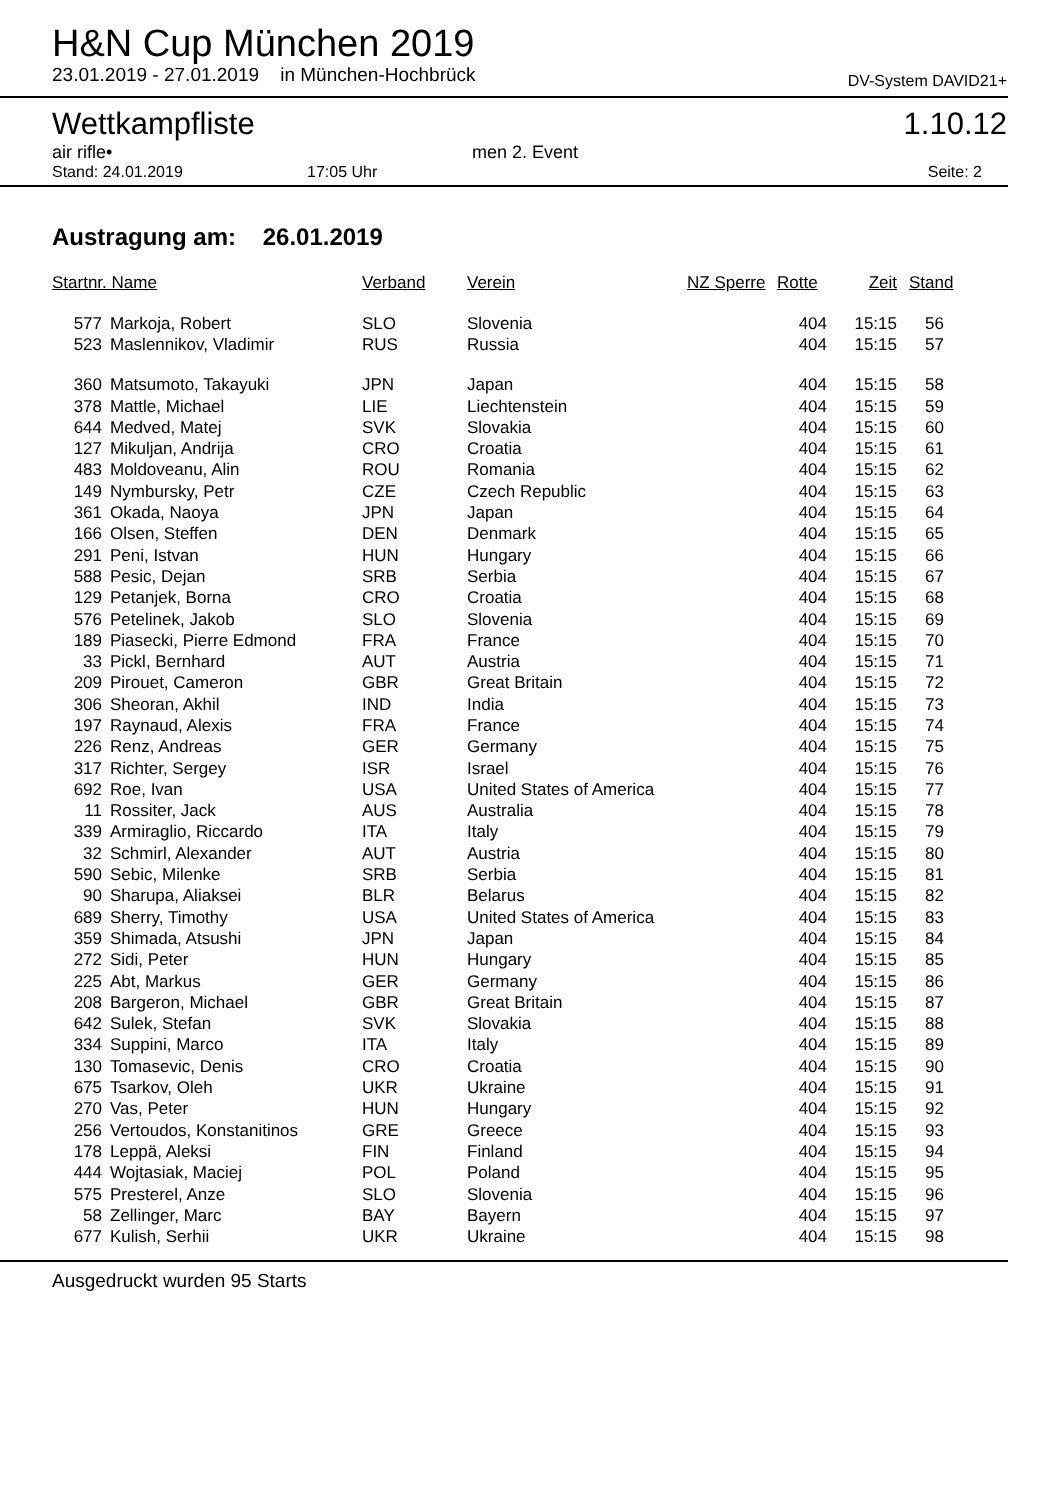H&N Cup München 2019
23.01.2019 - 27.01.2019 in München-Hochbrück DV-System DAVID21+
Wettkampfliste 1.10.12
air rifle• men 2. Event
Stand: 24.01.2019 17:05 Uhr Seite: 2
Austragung am: 26.01.2019
| Startnr. Name | | Verband | Verein | NZ Sperre | Rotte | Zeit | Stand |
| --- | --- | --- | --- | --- | --- | --- | --- |
| 577 | Markoja, Robert | SLO | Slovenia | | 404 | 15:15 | 56 |
| 523 | Maslennikov, Vladimir | RUS | Russia | | 404 | 15:15 | 57 |
| 360 | Matsumoto, Takayuki | JPN | Japan | | 404 | 15:15 | 58 |
| 378 | Mattle, Michael | LIE | Liechtenstein | | 404 | 15:15 | 59 |
| 644 | Medved, Matej | SVK | Slovakia | | 404 | 15:15 | 60 |
| 127 | Mikuljan, Andrija | CRO | Croatia | | 404 | 15:15 | 61 |
| 483 | Moldoveanu, Alin | ROU | Romania | | 404 | 15:15 | 62 |
| 149 | Nymbursky, Petr | CZE | Czech Republic | | 404 | 15:15 | 63 |
| 361 | Okada, Naoya | JPN | Japan | | 404 | 15:15 | 64 |
| 166 | Olsen, Steffen | DEN | Denmark | | 404 | 15:15 | 65 |
| 291 | Peni, Istvan | HUN | Hungary | | 404 | 15:15 | 66 |
| 588 | Pesic, Dejan | SRB | Serbia | | 404 | 15:15 | 67 |
| 129 | Petanjek, Borna | CRO | Croatia | | 404 | 15:15 | 68 |
| 576 | Petelinek, Jakob | SLO | Slovenia | | 404 | 15:15 | 69 |
| 189 | Piasecki, Pierre Edmond | FRA | France | | 404 | 15:15 | 70 |
| 33 | Pickl, Bernhard | AUT | Austria | | 404 | 15:15 | 71 |
| 209 | Pirouet, Cameron | GBR | Great Britain | | 404 | 15:15 | 72 |
| 306 | Sheoran, Akhil | IND | India | | 404 | 15:15 | 73 |
| 197 | Raynaud, Alexis | FRA | France | | 404 | 15:15 | 74 |
| 226 | Renz, Andreas | GER | Germany | | 404 | 15:15 | 75 |
| 317 | Richter, Sergey | ISR | Israel | | 404 | 15:15 | 76 |
| 692 | Roe, Ivan | USA | United States of America | | 404 | 15:15 | 77 |
| 11 | Rossiter, Jack | AUS | Australia | | 404 | 15:15 | 78 |
| 339 | Armiraglio, Riccardo | ITA | Italy | | 404 | 15:15 | 79 |
| 32 | Schmirl, Alexander | AUT | Austria | | 404 | 15:15 | 80 |
| 590 | Sebic, Milenke | SRB | Serbia | | 404 | 15:15 | 81 |
| 90 | Sharupa, Aliaksei | BLR | Belarus | | 404 | 15:15 | 82 |
| 689 | Sherry, Timothy | USA | United States of America | | 404 | 15:15 | 83 |
| 359 | Shimada, Atsushi | JPN | Japan | | 404 | 15:15 | 84 |
| 272 | Sidi, Peter | HUN | Hungary | | 404 | 15:15 | 85 |
| 225 | Abt, Markus | GER | Germany | | 404 | 15:15 | 86 |
| 208 | Bargeron, Michael | GBR | Great Britain | | 404 | 15:15 | 87 |
| 642 | Sulek, Stefan | SVK | Slovakia | | 404 | 15:15 | 88 |
| 334 | Suppini, Marco | ITA | Italy | | 404 | 15:15 | 89 |
| 130 | Tomasevic, Denis | CRO | Croatia | | 404 | 15:15 | 90 |
| 675 | Tsarkov, Oleh | UKR | Ukraine | | 404 | 15:15 | 91 |
| 270 | Vas, Peter | HUN | Hungary | | 404 | 15:15 | 92 |
| 256 | Vertoudos, Konstanitinos | GRE | Greece | | 404 | 15:15 | 93 |
| 178 | Leppä, Aleksi | FIN | Finland | | 404 | 15:15 | 94 |
| 444 | Wojtasiak, Maciej | POL | Poland | | 404 | 15:15 | 95 |
| 575 | Presterel, Anze | SLO | Slovenia | | 404 | 15:15 | 96 |
| 58 | Zellinger, Marc | BAY | Bayern | | 404 | 15:15 | 97 |
| 677 | Kulish, Serhii | UKR | Ukraine | | 404 | 15:15 | 98 |
Ausgedruckt wurden 95 Starts